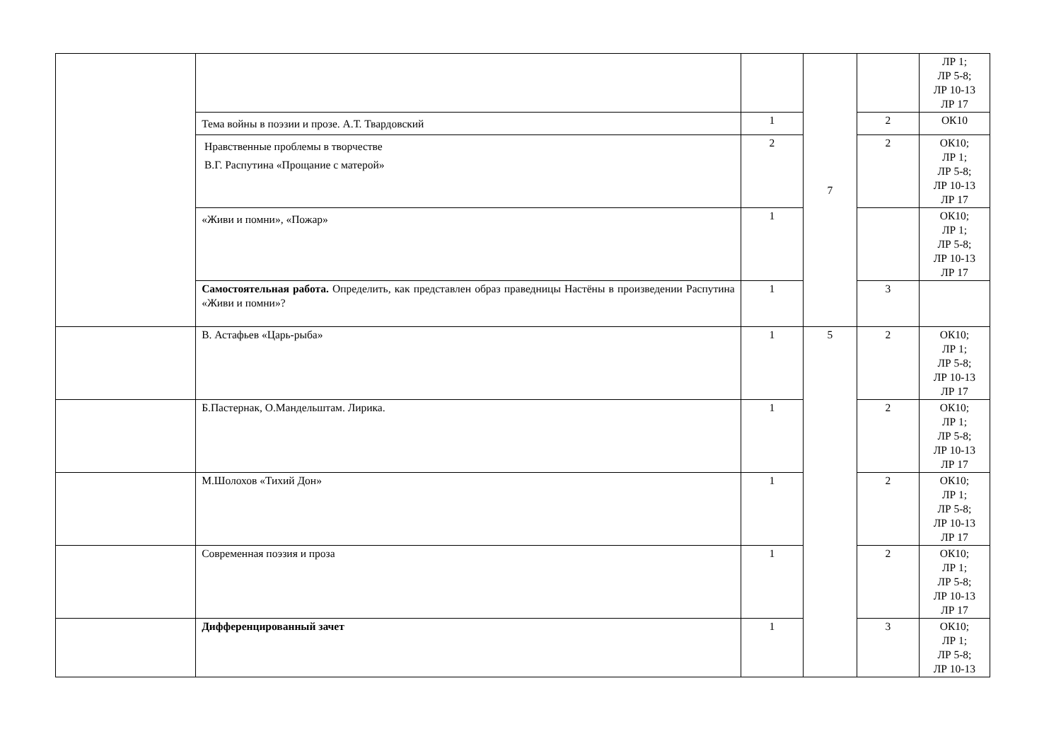| | | | 7 | | ЛР 1; ЛР 5-8; ЛР 10-13 ЛР 17 |
| | Тема войны в поэзии и прозе. А.Т. Твардовский | 1 | | 2 | ОК10 |
| | Нравственные проблемы в творчестве В.Г. Распутина «Прощание с матерой» | 2 | | 2 | ОК10; ЛР 1; ЛР 5-8; ЛР 10-13 ЛР 17 |
| | «Живи и помни», «Пожар» | 1 | | | ОК10; ЛР 1; ЛР 5-8; ЛР 10-13 ЛР 17 |
| | Самостоятельная работа. Определить, как представлен образ праведницы Настёны в произведении Распутина «Живи и помни»? | 1 | | 3 | |
| | В. Астафьев «Царь-рыба» | 1 | 5 | 2 | ОК10; ЛР 1; ЛР 5-8; ЛР 10-13 ЛР 17 |
| | Б.Пастернак, О.Мандельштам. Лирика. | 1 | | 2 | ОК10; ЛР 1; ЛР 5-8; ЛР 10-13 ЛР 17 |
| | М.Шолохов «Тихий Дон» | 1 | | 2 | ОК10; ЛР 1; ЛР 5-8; ЛР 10-13 ЛР 17 |
| | Современная поэзия и проза | 1 | | 2 | ОК10; ЛР 1; ЛР 5-8; ЛР 10-13 ЛР 17 |
| | Дифференцированный зачет | 1 | | 3 | ОК10; ЛР 1; ЛР 5-8; ЛР 10-13 |